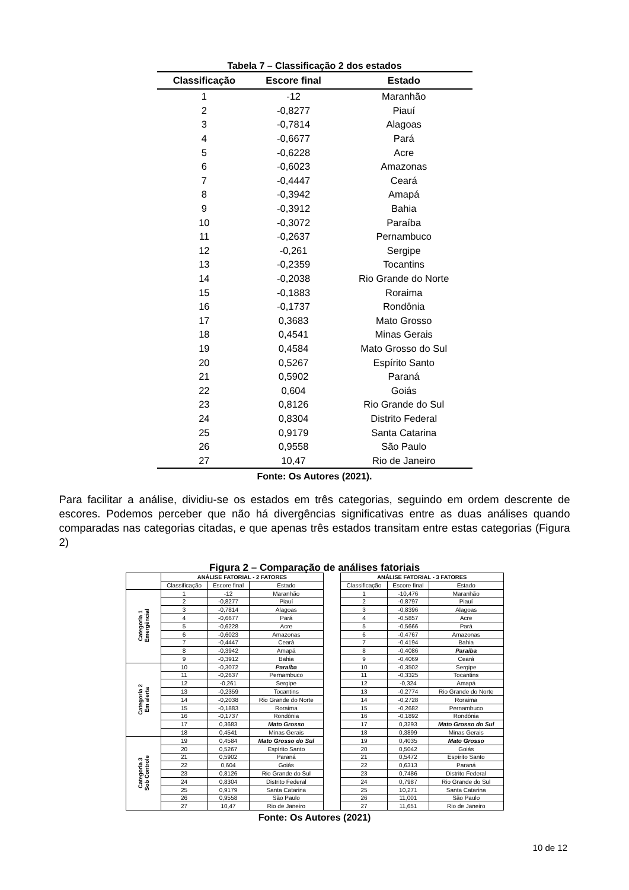Tabela 7 – Classificação 2 dos estados
| Classificação | Escore final | Estado |
| --- | --- | --- |
| 1 | -12 | Maranhão |
| 2 | -0,8277 | Piauí |
| 3 | -0,7814 | Alagoas |
| 4 | -0,6677 | Pará |
| 5 | -0,6228 | Acre |
| 6 | -0,6023 | Amazonas |
| 7 | -0,4447 | Ceará |
| 8 | -0,3942 | Amapá |
| 9 | -0,3912 | Bahia |
| 10 | -0,3072 | Paraíba |
| 11 | -0,2637 | Pernambuco |
| 12 | -0,261 | Sergipe |
| 13 | -0,2359 | Tocantins |
| 14 | -0,2038 | Rio Grande do Norte |
| 15 | -0,1883 | Roraima |
| 16 | -0,1737 | Rondônia |
| 17 | 0,3683 | Mato Grosso |
| 18 | 0,4541 | Minas Gerais |
| 19 | 0,4584 | Mato Grosso do Sul |
| 20 | 0,5267 | Espírito Santo |
| 21 | 0,5902 | Paraná |
| 22 | 0,604 | Goiás |
| 23 | 0,8126 | Rio Grande do Sul |
| 24 | 0,8304 | Distrito Federal |
| 25 | 0,9179 | Santa Catarina |
| 26 | 0,9558 | São Paulo |
| 27 | 10,47 | Rio de Janeiro |
Fonte: Os Autores (2021).
Para facilitar a análise, dividiu-se os estados em três categorias, seguindo em ordem descrente de escores. Podemos perceber que não há divergências significativas entre as duas análises quando comparadas nas categorias citadas, e que apenas três estados transitam entre estas categorias (Figura 2)
Figura 2 – Comparação de análises fatoriais
| | ANÁLISE FATORIAL - 2 FATORES | | | | ANÁLISE FATORIAL - 3 FATORES | | |
| --- | --- | --- | --- | --- | --- | --- | --- |
| | Classificação | Escore final | Estado | | Classificação | Escore final | Estado |
| Categoria 1 Emergêncial | 1 | -12 | Maranhão | | 1 | -10,476 | Maranhão |
| | 2 | -0,8277 | Piauí | | 2 | -0,8797 | Piauí |
| | 3 | -0,7814 | Alagoas | | 3 | -0,8396 | Alagoas |
| | 4 | -0,6677 | Pará | | 4 | -0,5857 | Acre |
| | 5 | -0,6228 | Acre | | 5 | -0,5666 | Pará |
| | 6 | -0,6023 | Amazonas | | 6 | -0,4767 | Amazonas |
| | 7 | -0,4447 | Ceará | | 7 | -0,4194 | Bahia |
| | 8 | -0,3942 | Amapá | | 8 | -0,4086 | Paraíba |
| | 9 | -0,3912 | Bahia | | 9 | -0,4069 | Ceará |
| Categoria 2 Em alerta | 10 | -0,3072 | Paraíba | | 10 | -0,3502 | Sergipe |
| | 11 | -0,2637 | Pernambuco | | 11 | -0,3325 | Tocantins |
| | 12 | -0,261 | Sergipe | | 12 | -0,324 | Amapá |
| | 13 | -0,2359 | Tocantins | | 13 | -0,2774 | Rio Grande do Norte |
| | 14 | -0,2038 | Rio Grande do Norte | | 14 | -0,2728 | Roraima |
| | 15 | -0,1883 | Roraima | | 15 | -0,2682 | Pernambuco |
| | 16 | -0,1737 | Rondônia | | 16 | -0,1892 | Rondônia |
| | 17 | 0,3683 | Mato Grosso | | 17 | 0,3293 | Mato Grosso do Sul |
| | 18 | 0,4541 | Minas Gerais | | 18 | 0,3899 | Minas Gerais |
| Categoria 3 Sob Controle | 19 | 0,4584 | Mato Grosso do Sul | | 19 | 0,4035 | Mato Grosso |
| | 20 | 0,5267 | Espírito Santo | | 20 | 0,5042 | Goiás |
| | 21 | 0,5902 | Paraná | | 21 | 0,5472 | Espírito Santo |
| | 22 | 0,604 | Goiás | | 22 | 0,6313 | Paraná |
| | 23 | 0,8126 | Rio Grande do Sul | | 23 | 0,7486 | Distrito Federal |
| | 24 | 0,8304 | Distrito Federal | | 24 | 0,7987 | Rio Grande do Sul |
| | 25 | 0,9179 | Santa Catarina | | 25 | 10,271 | Santa Catarina |
| | 26 | 0,9558 | São Paulo | | 26 | 11,001 | São Paulo |
| | 27 | 10,47 | Rio de Janeiro | | 27 | 11,651 | Rio de Janeiro |
Fonte: Os Autores (2021)
10 de 12